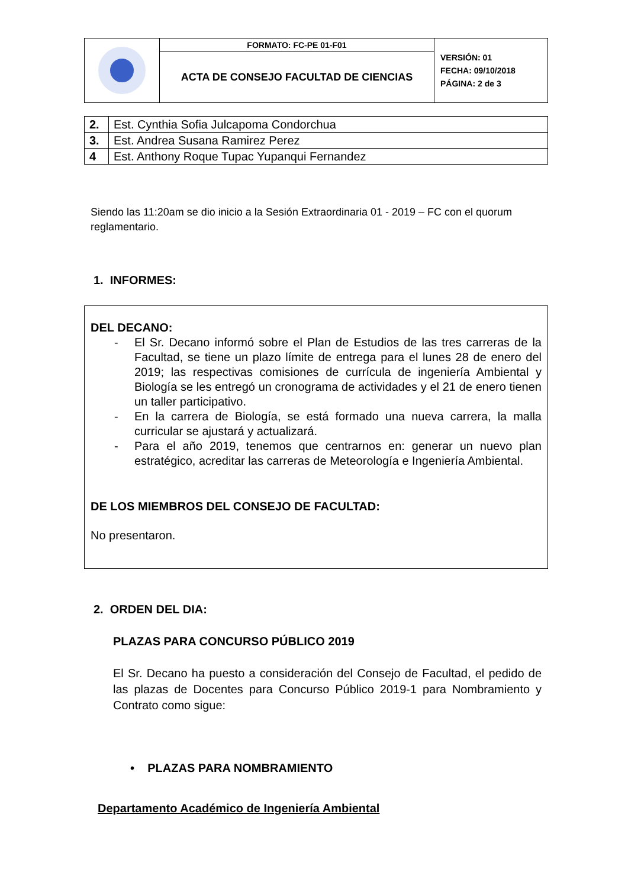| | FORMATO: FC-PE 01-F01 | VERSIÓN: 01 FECHA: 09/10/2018 PÁGINA: 2 de 3 |
| | ACTA DE CONSEJO FACULTAD DE CIENCIAS | |
| 2. | Est. Cynthia Sofia Julcapoma Condorchua |
| 3. | Est. Andrea Susana Ramirez Perez |
| 4 | Est. Anthony Roque Tupac Yupanqui Fernandez |
Siendo las 11:20am se dio inicio a la Sesión Extraordinaria 01 - 2019 – FC con el quorum reglamentario.
1. INFORMES:
DEL DECANO:
- El Sr. Decano informó sobre el Plan de Estudios de las tres carreras de la Facultad, se tiene un plazo límite de entrega para el lunes 28 de enero del 2019; las respectivas comisiones de currícula de ingeniería Ambiental y Biología se les entregó un cronograma de actividades y el 21 de enero tienen un taller participativo.
- En la carrera de Biología, se está formado una nueva carrera, la malla curricular se ajustará y actualizará.
- Para el año 2019, tenemos que centrarnos en: generar un nuevo plan estratégico, acreditar las carreras de Meteorología e Ingeniería Ambiental.
DE LOS MIEMBROS DEL CONSEJO DE FACULTAD:
No presentaron.
2. ORDEN DEL DIA:
PLAZAS PARA CONCURSO PÚBLICO 2019
El Sr. Decano ha puesto a consideración del Consejo de Facultad, el pedido de las plazas de Docentes para Concurso Público 2019-1 para Nombramiento y Contrato como sigue:
• PLAZAS PARA NOMBRAMIENTO
Departamento Académico de Ingeniería Ambiental